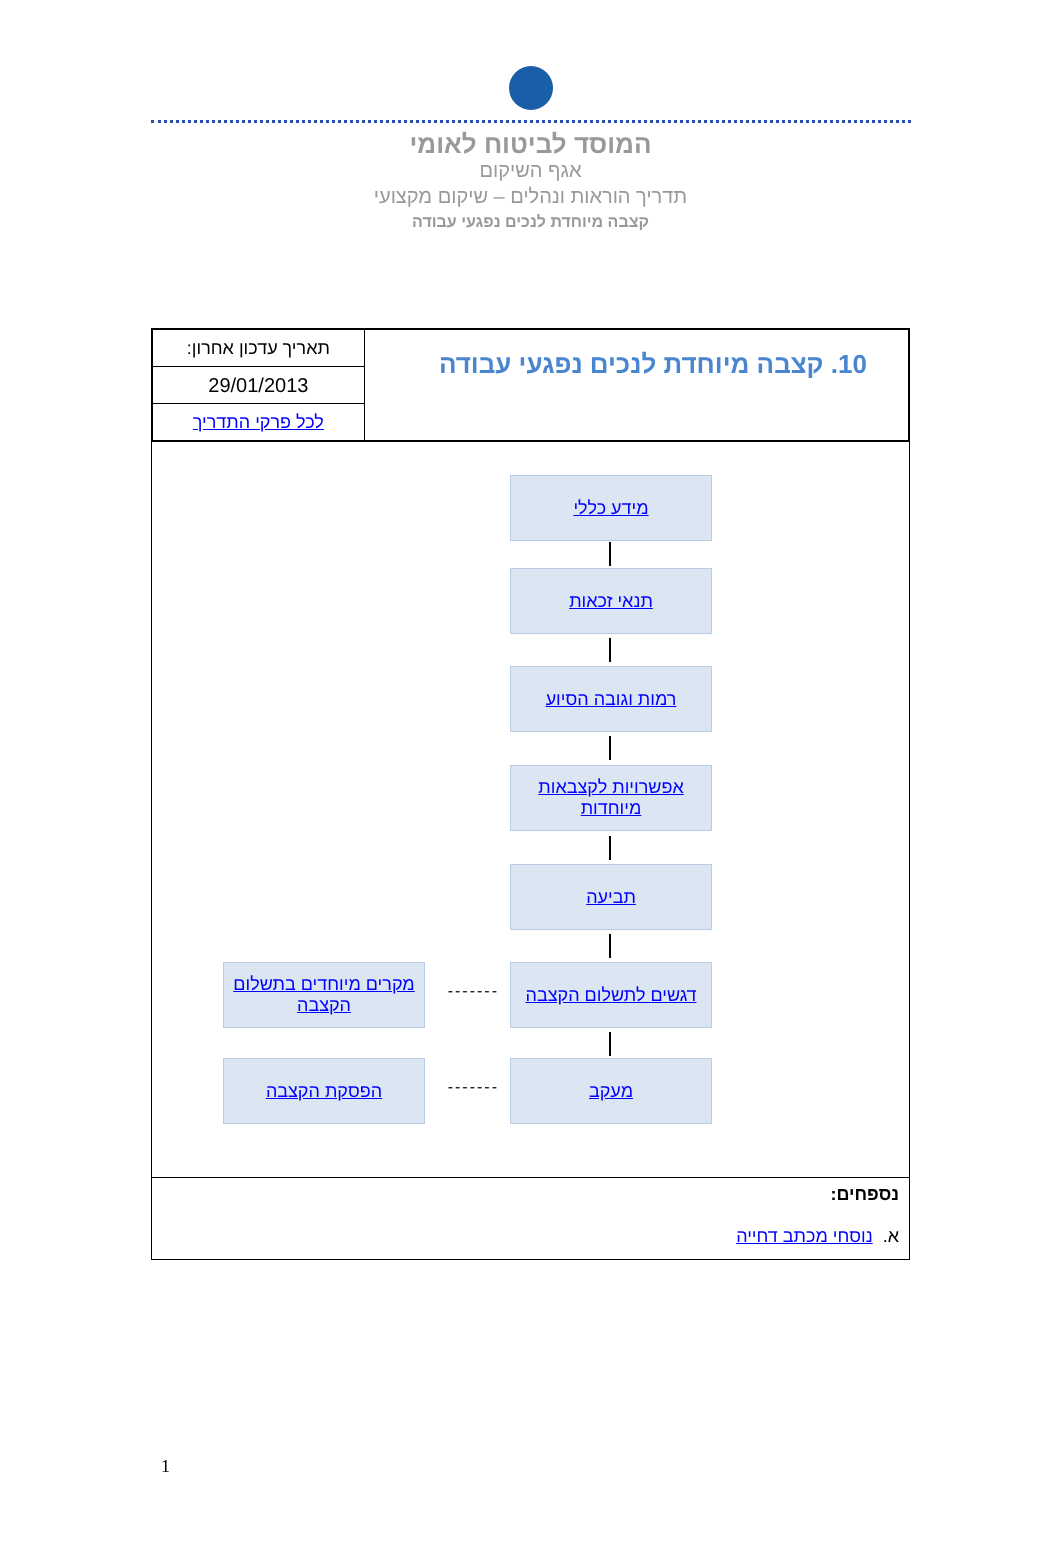המוסד לביטוח לאומי
אגף השיקום
תדריך הוראות ונהלים – שיקום מקצועי
קצבה מיוחדת לנכים נפגעי עבודה
| 10. קצבה מיוחדת לנכים נפגעי עבודה | תאריך עדכון אחרון: |
| | 29/01/2013 |
| | לכל פרקי התדריך |
מידע כללי
תנאי זכאות
רמות וגובה הסיוע
אפשרויות לקצבאות מיוחדות
תביעה
דגשים לתשלום הקצבה
-------
מקרים מיוחדים בתשלום הקצבה
מעקב
-------
הפסקת הקצבה
נספחים:
א. נוסחי מכתב דחייה
1